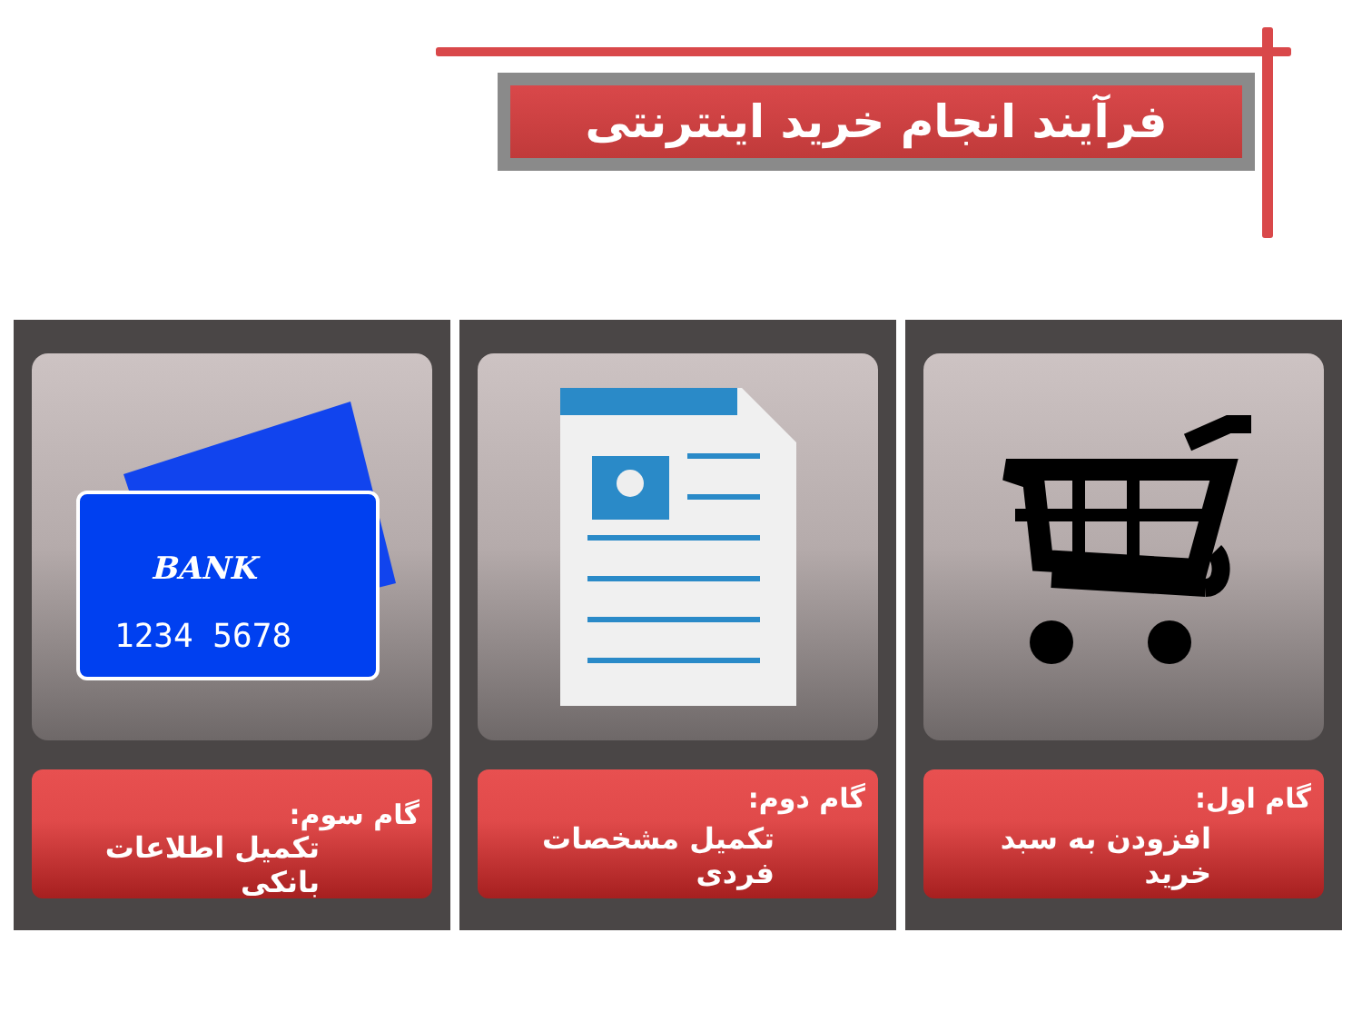فرآیند انجام خرید اینترنتی
گام اول:
افزودن به سبد خرید
گام دوم:
تکمیل مشخصات فردی
BANK
1234 5678
گام سوم:
تکمیل اطلاعات بانکی